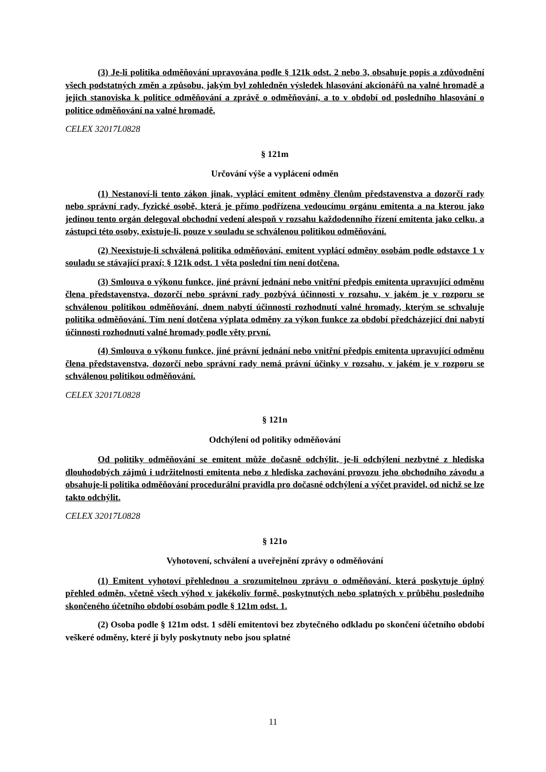(3) Je-li politika odměňování upravována podle § 121k odst. 2 nebo 3, obsahuje popis a zdůvodnění všech podstatných změn a způsobu, jakým byl zohledněn výsledek hlasování akcionářů na valné hromadě a jejich stanoviska k politice odměňování a zprávě o odměňování, a to v období od posledního hlasování o politice odměňování na valné hromadě.
CELEX 32017L0828
§ 121m
Určování výše a vyplácení odměn
(1) Nestanoví-li tento zákon jinak, vyplácí emitent odměny členům představenstva a dozorčí rady nebo správní rady, fyzické osobě, která je přímo podřízena vedoucímu orgánu emitenta a na kterou jako jedinou tento orgán delegoval obchodní vedení alespoň v rozsahu každodenního řízení emitenta jako celku, a zástupci této osoby, existuje-li, pouze v souladu se schválenou politikou odměňování.
(2) Neexistuje-li schválená politika odměňování, emitent vyplácí odměny osobám podle odstavce 1 v souladu se stávající praxí; § 121k odst. 1 věta poslední tím není dotčena.
(3) Smlouva o výkonu funkce, jiné právní jednání nebo vnitřní předpis emitenta upravující odměnu člena představenstva, dozorčí nebo správní rady pozbývá účinnosti v rozsahu, v jakém je v rozporu se schválenou politikou odměňování, dnem nabytí účinnosti rozhodnutí valné hromady, kterým se schvaluje politika odměňování. Tím není dotčena výplata odměny za výkon funkce za období předcházející dni nabytí účinnosti rozhodnutí valné hromady podle věty první.
(4) Smlouva o výkonu funkce, jiné právní jednání nebo vnitřní předpis emitenta upravující odměnu člena představenstva, dozorčí nebo správní rady nemá právní účinky v rozsahu, v jakém je v rozporu se schválenou politikou odměňování.
CELEX 32017L0828
§ 121n
Odchýlení od politiky odměňování
Od politiky odměňování se emitent může dočasně odchýlit, je-li odchýlení nezbytné z hlediska dlouhodobých zájmů i udržitelnosti emitenta nebo z hlediska zachování provozu jeho obchodního závodu a obsahuje-li politika odměňování procedurální pravidla pro dočasné odchýlení a výčet pravidel, od nichž se lze takto odchýlit.
CELEX 32017L0828
§ 121o
Vyhotovení, schválení a uveřejnění zprávy o odměňování
(1) Emitent vyhotoví přehlednou a srozumitelnou zprávu o odměňování, která poskytuje úplný přehled odměn, včetně všech výhod v jakékoliv formě, poskytnutých nebo splatných v průběhu posledního skončeného účetního období osobám podle § 121m odst. 1.
(2) Osoba podle § 121m odst. 1 sdělí emitentovi bez zbytečného odkladu po skončení účetního období veškeré odměny, které jí byly poskytnuty nebo jsou splatné
11